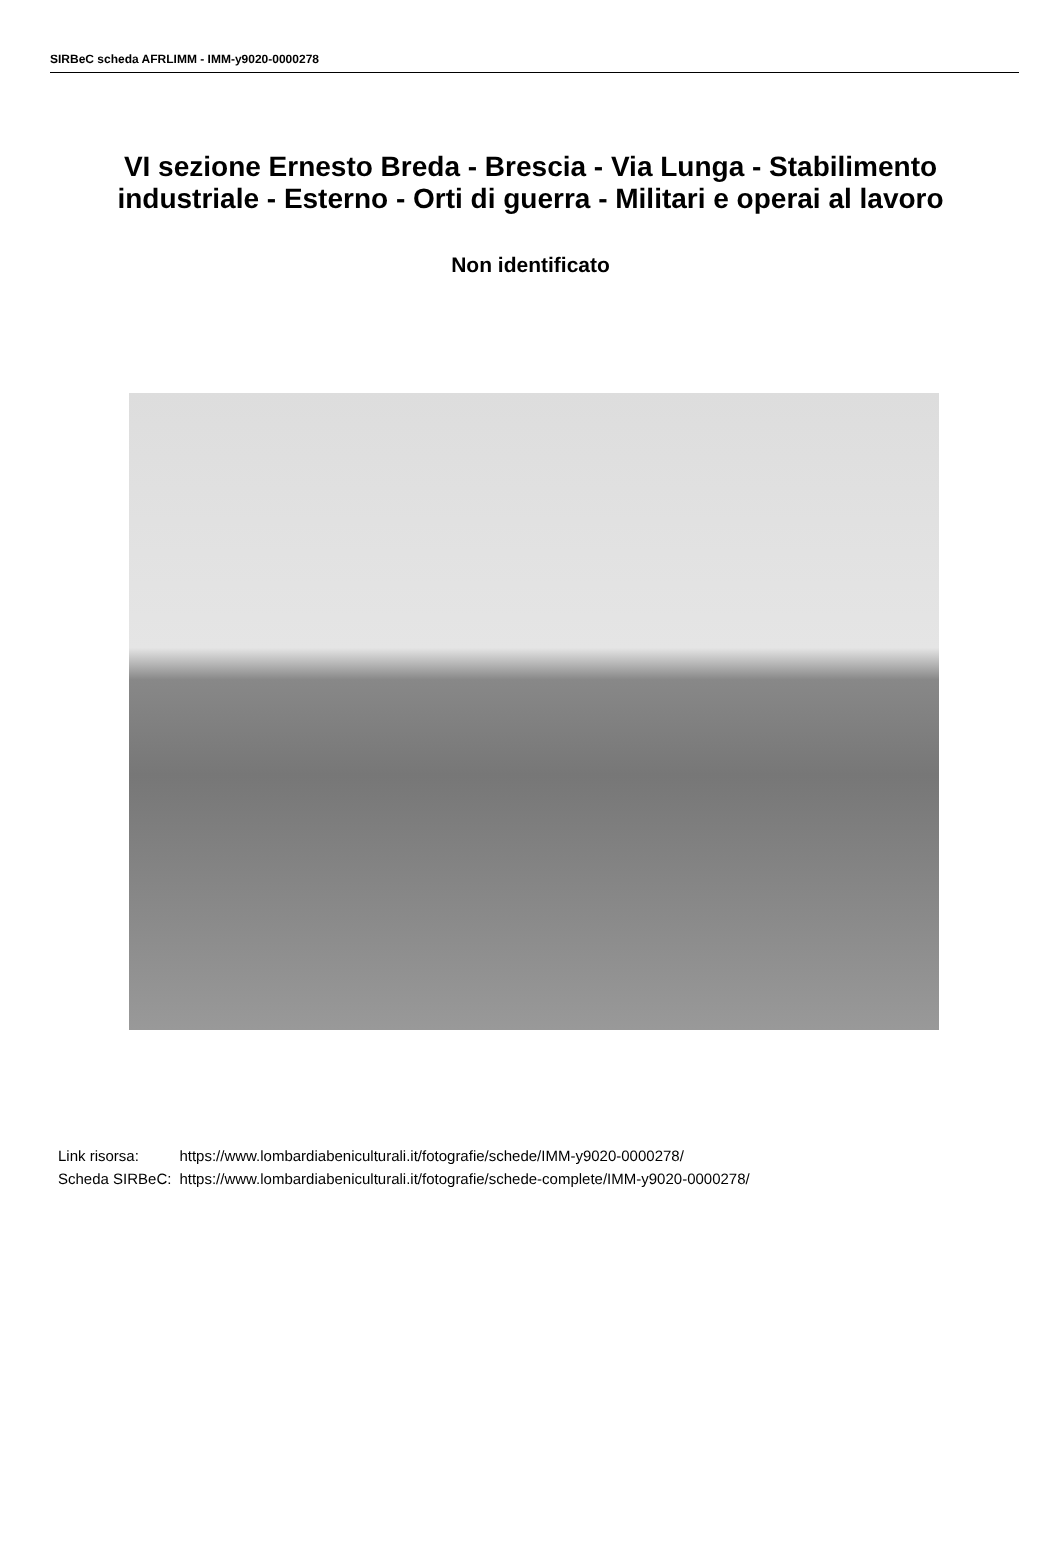SIRBeC scheda AFRLIMM - IMM-y9020-0000278
VI sezione Ernesto Breda - Brescia - Via Lunga - Stabilimento industriale - Esterno - Orti di guerra - Militari e operai al lavoro
Non identificato
| Link risorsa: | https://www.lombardiabeniculturali.it/fotografie/schede/IMM-y9020-0000278/ |
| Scheda SIRBeC: | https://www.lombardiabeniculturali.it/fotografie/schede-complete/IMM-y9020-0000278/ |